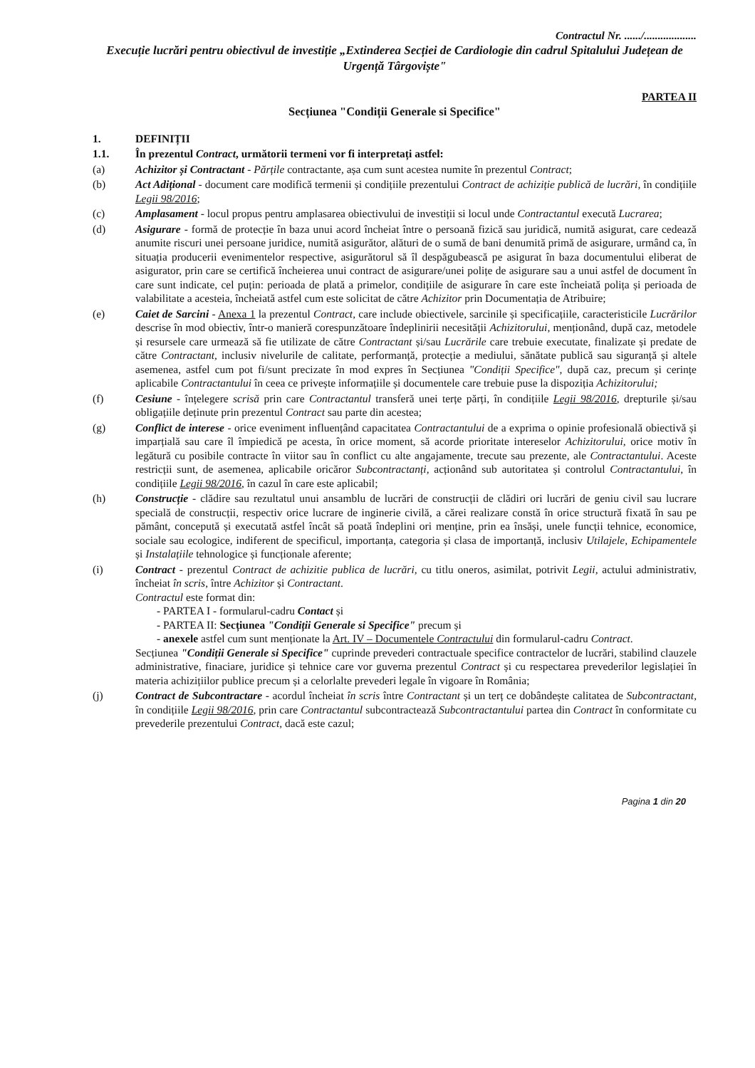Contractul Nr. ....../...................
Execuție lucrări pentru obiectivul de investiție „Extinderea Secției de Cardiologie din cadrul Spitalului Județean de Urgență Târgoviște"
PARTEA II
Secțiunea "Condiții Generale si Specifice"
1. DEFINIȚII
1.1. În prezentul Contract, următorii termeni vor fi interpretați astfel:
(a) Achizitor și Contractant - Părțile contractante, așa cum sunt acestea numite în prezentul Contract;
(b) Act Adițional - document care modifică termenii și condițiile prezentului Contract de achiziție publică de lucrări, în condițiile Legii 98/2016;
(c) Amplasament - locul propus pentru amplasarea obiectivului de investiții si locul unde Contractantul execută Lucrarea;
(d) Asigurare - formă de protecție în baza unui acord încheiat între o persoană fizică sau juridică, numită asigurat, care cedează anumite riscuri unei persoane juridice, numită asigurător, alături de o sumă de bani denumită primă de asigurare, urmând ca, în situația producerii evenimentelor respective, asigurătorul să îl despăgubească pe asigurat în baza documentului eliberat de asigurator, prin care se certifică încheierea unui contract de asigurare/unei polițe de asigurare sau a unui astfel de document în care sunt indicate, cel puțin: perioada de plată a primelor, condițiile de asigurare în care este încheiată polița și perioada de valabilitate a acesteia, încheiată astfel cum este solicitat de către Achizitor prin Documentația de Atribuire;
(e) Caiet de Sarcini - Anexa 1 la prezentul Contract, care include obiectivele, sarcinile și specificațiile, caracteristicile Lucrărilor descrise în mod obiectiv, într-o manieră corespunzătoare îndeplinirii necesității Achizitorului, menționând, după caz, metodele și resursele care urmează să fie utilizate de către Contractant și/sau Lucrările care trebuie executate, finalizate și predate de către Contractant, inclusiv nivelurile de calitate, performanță, protecție a mediului, sănătate publică sau siguranță și altele asemenea, astfel cum pot fi/sunt precizate în mod expres în Secțiunea "Condiții Specifice", după caz, precum și cerințe aplicabile Contractantului în ceea ce privește informațiile și documentele care trebuie puse la dispoziția Achizitorului;
(f) Cesiune - înțelegere scrisă prin care Contractantul transferă unei terțe părți, în condițiile Legii 98/2016, drepturile și/sau obligațiile deținute prin prezentul Contract sau parte din acestea;
(g) Conflict de interese - orice eveniment influențând capacitatea Contractantului de a exprima o opinie profesională obiectivă și imparțială sau care îl împiedică pe acesta, în orice moment, să acorde prioritate intereselor Achizitorului, orice motiv în legătură cu posibile contracte în viitor sau în conflict cu alte angajamente, trecute sau prezente, ale Contractantului. Aceste restricții sunt, de asemenea, aplicabile oricăror Subcontractanți, acționând sub autoritatea și controlul Contractantului, în condițiile Legii 98/2016, în cazul în care este aplicabil;
(h) Construcție - clădire sau rezultatul unui ansamblu de lucrări de construcții de clădiri ori lucrări de geniu civil sau lucrare specială de construcții, respectiv orice lucrare de inginerie civilă, a cărei realizare constă în orice structură fixată în sau pe pământ, concepută și executată astfel încât să poată îndeplini ori menține, prin ea însăși, unele funcții tehnice, economice, sociale sau ecologice, indiferent de specificul, importanța, categoria și clasa de importanță, inclusiv Utilajele, Echipamentele și Instalațiile tehnologice și funcționale aferente;
(i) Contract - prezentul Contract de achizitie publica de lucrări, cu titlu oneros, asimilat, potrivit Legii, actului administrativ, încheiat în scris, între Achizitor și Contractant.
Contractul este format din:
- PARTEA I - formularul-cadru Contact și
- PARTEA II: Secțiunea "Condiții Generale si Specifice" precum și
- anexele astfel cum sunt menționate la Art. IV – Documentele Contractului din formularul-cadru Contract.
Secțiunea "Condiții Generale si Specifice" cuprinde prevederi contractuale specifice contractelor de lucrări, stabilind clauzele administrative, finaciare, juridice și tehnice care vor guverna prezentul Contract și cu respectarea prevederilor legislației în materia achizițiilor publice precum și a celorlalte prevederi legale în vigoare în România;
(j) Contract de Subcontractare - acordul încheiat în scris între Contractant și un terț ce dobândește calitatea de Subcontractant, în condițiile Legii 98/2016, prin care Contractantul subcontractează Subcontractantului partea din Contract în conformitate cu prevederile prezentului Contract, dacă este cazul;
Pagina 1 din 20